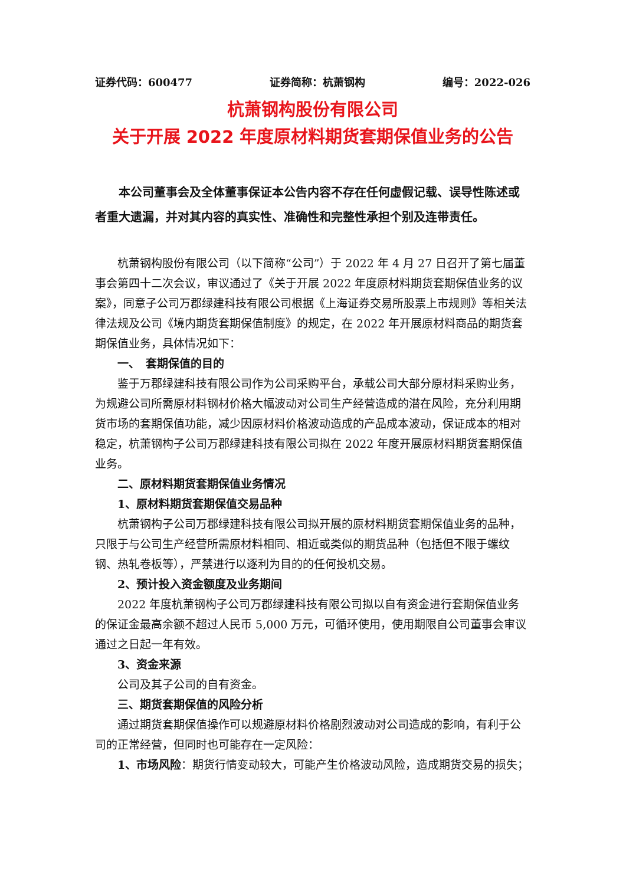证券代码：600477 证券简称：杭萧钢构 编号：2022-026
杭萧钢构股份有限公司
关于开展 2022 年度原材料期货套期保值业务的公告
本公司董事会及全体董事保证本公告内容不存在任何虚假记载、误导性陈述或者重大遗漏，并对其内容的真实性、准确性和完整性承担个别及连带责任。
杭萧钢构股份有限公司（以下简称“公司”）于 2022 年 4 月 27 日召开了第七届董事会第四十二次会议，审议通过了《关于开展 2022 年度原材料期货套期保值业务的议案》，同意子公司万郡绿建科技有限公司根据《上海证券交易所股票上市规则》等相关法律法规及公司《境内期货套期保值制度》的规定，在 2022 年开展原材料商品的期货套期保值业务，具体情况如下：
一、　套期保值的目的
鉴于万郡绿建科技有限公司作为公司采购平台，承载公司大部分原材料采购业务，为规避公司所需原材料钢材价格大幅波动对公司生产经营造成的潜在风险，充分利用期货市场的套期保值功能，减少因原材料价格波动造成的产品成本波动，保证成本的相对稳定，杭萧钢构子公司万郡绿建科技有限公司拟在 2022 年度开展原材料期货套期保值业务。
二、原材料期货套期保值业务情况
1、原材料期货套期保值交易品种
杭萧钢构子公司万郡绿建科技有限公司拟开展的原材料期货套期保值业务的品种，只限于与公司生产经营所需原材料相同、相近或类似的期货品种（包括但不限于螺纹钢、热轧卷板等），严禁进行以逐利为目的的任何投机交易。
2、预计投入资金额度及业务期间
2022 年度杭萧钢构子公司万郡绿建科技有限公司拟以自有资金进行套期保值业务的保证金最高余额不超过人民币 5,000 万元，可循环使用，使用期限自公司董事会审议通过之日起一年有效。
3、资金来源
公司及其子公司的自有资金。
三、期货套期保值的风险分析
通过期货套期保值操作可以规避原材料价格剧烈波动对公司造成的影响，有利于公司的正常经营，但同时也可能存在一定风险：
1、市场风险：期货行情变动较大，可能产生价格波动风险，造成期货交易的损失；